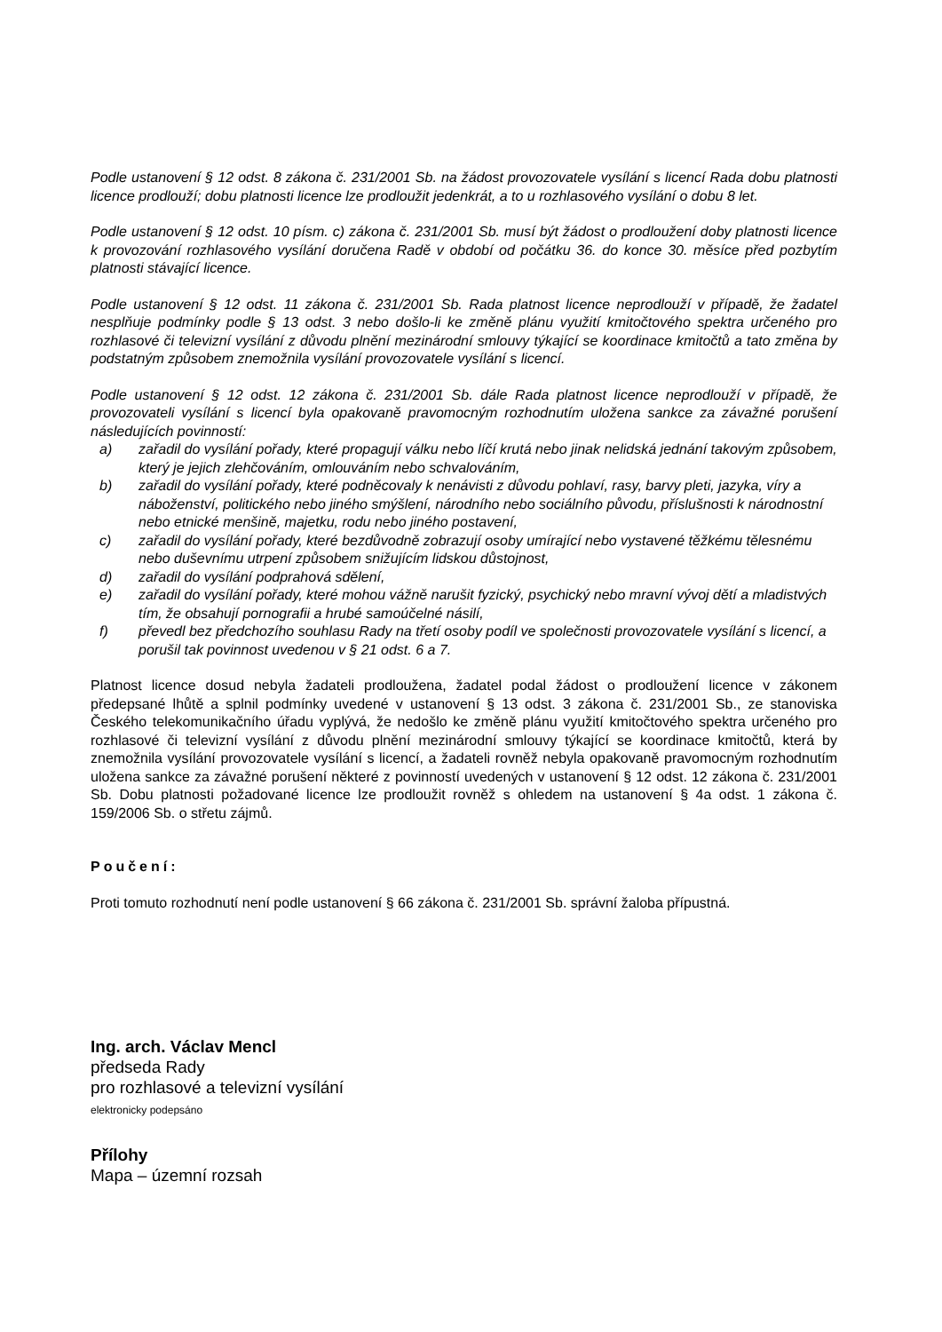Podle ustanovení § 12 odst. 8 zákona č. 231/2001 Sb. na žádost provozovatele vysílání s licencí Rada dobu platnosti licence prodlouží; dobu platnosti licence lze prodloužit jedenkrát, a to u rozhlasového vysílání o dobu 8 let.
Podle ustanovení § 12 odst. 10 písm. c) zákona č. 231/2001 Sb. musí být žádost o prodloužení doby platnosti licence k provozování rozhlasového vysílání doručena Radě v období od počátku 36. do konce 30. měsíce před pozbytím platnosti stávající licence.
Podle ustanovení § 12 odst. 11 zákona č. 231/2001 Sb. Rada platnost licence neprodlouží v případě, že žadatel nesplňuje podmínky podle § 13 odst. 3 nebo došlo-li ke změně plánu využití kmitočtového spektra určeného pro rozhlasové či televizní vysílání z důvodu plnění mezinárodní smlouvy týkající se koordinace kmitočtů a tato změna by podstatným způsobem znemožnila vysílání provozovatele vysílání s licencí.
Podle ustanovení § 12 odst. 12 zákona č. 231/2001 Sb. dále Rada platnost licence neprodlouží v případě, že provozovateli vysílání s licencí byla opakovaně pravomocným rozhodnutím uložena sankce za závažné porušení následujících povinností:
a) zařadil do vysílání pořady, které propagují válku nebo líčí krutá nebo jinak nelidská jednání takovým způsobem, který je jejich zlehčováním, omlouváním nebo schvalováním,
b) zařadil do vysílání pořady, které podněcovaly k nenávisti z důvodu pohlaví, rasy, barvy pleti, jazyka, víry a náboženství, politického nebo jiného smýšlení, národního nebo sociálního původu, příslušnosti k národnostní nebo etnické menšině, majetku, rodu nebo jiného postavení,
c) zařadil do vysílání pořady, které bezdůvodně zobrazují osoby umírající nebo vystavené těžkému tělesnému nebo duševnímu utrpení způsobem snižujícím lidskou důstojnost,
d) zařadil do vysílání podprahová sdělení,
e) zařadil do vysílání pořady, které mohou vážně narušit fyzický, psychický nebo mravní vývoj dětí a mladistvých tím, že obsahují pornografii a hrubé samoúčelné násilí,
f) převedl bez předchozího souhlasu Rady na třetí osoby podíl ve společnosti provozovatele vysílání s licencí, a porušil tak povinnost uvedenou v § 21 odst. 6 a 7.
Platnost licence dosud nebyla žadateli prodloužena, žadatel podal žádost o prodloužení licence v zákonem předepsané lhůtě a splnil podmínky uvedené v ustanovení § 13 odst. 3 zákona č. 231/2001 Sb., ze stanoviska Českého telekomunikačního úřadu vyplývá, že nedošlo ke změně plánu využití kmitočtového spektra určeného pro rozhlasové či televizní vysílání z důvodu plnění mezinárodní smlouvy týkající se koordinace kmitočtů, která by znemožnila vysílání provozovatele vysílání s licencí, a žadateli rovněž nebyla opakovaně pravomocným rozhodnutím uložena sankce za závažné porušení některé z povinností uvedených v ustanovení § 12 odst. 12 zákona č. 231/2001 Sb. Dobu platnosti požadované licence lze prodloužit rovněž s ohledem na ustanovení § 4a odst. 1 zákona č. 159/2006 Sb. o střetu zájmů.
Poučení:
Proti tomuto rozhodnutí není podle ustanovení § 66 zákona č. 231/2001 Sb. správní žaloba přípustná.
Ing. arch. Václav Mencl
předseda Rady
pro rozhlasové a televizní vysílání
elektronicky podepsáno
Přílohy
Mapa – územní rozsah